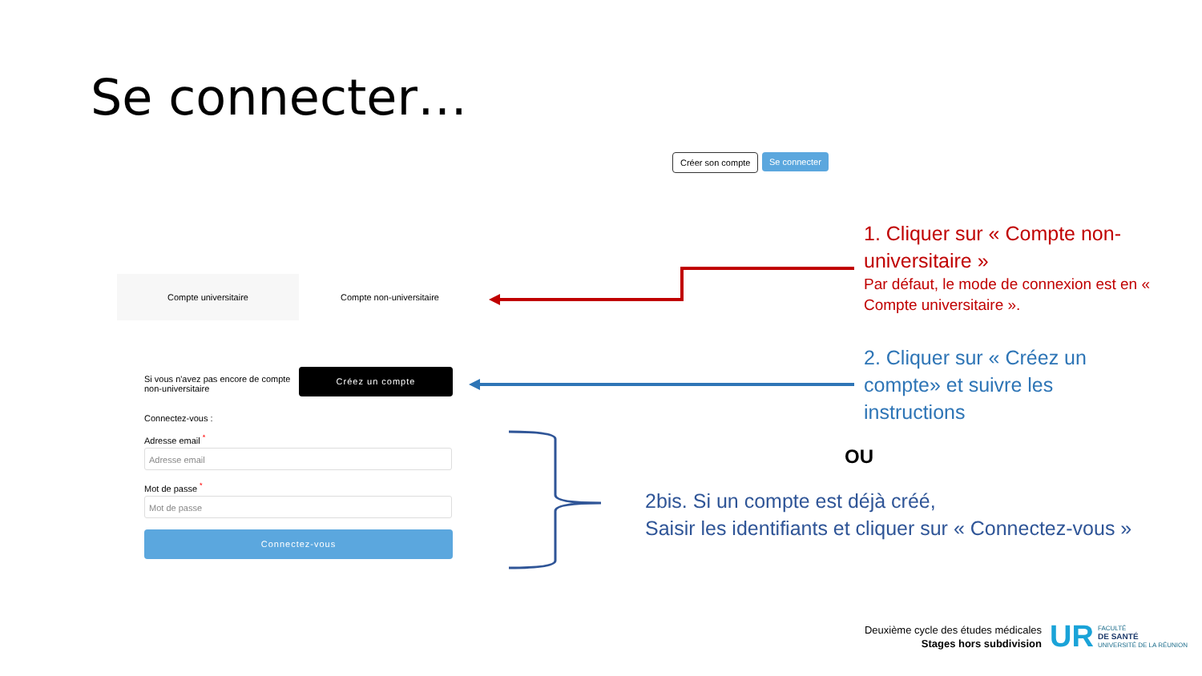Se connecter…
Créer son compte Se connecter
Compte universitaire Compte non-universitaire
Si vous n'avez pas encore de compte non-universitaire
Créez un compte
Connectez-vous :
Adresse email <sup>*</sup>
Adresse email
Mot de passe <sup>*</sup>
Mot de passe
Connectez-vous
1. Cliquer sur « Compte non-universitaire »
Par défaut, le mode de connexion est en « Compte universitaire ».
2. Cliquer sur « Créez un compte» et suivre les instructions
OU
2bis. Si un compte est déjà créé,
Saisir les identifiants et cliquer sur « Connectez-vous »
Deuxième cycle des études médicales
Stages hors subdivision
UR
FACULTÉ
DE SANTÉ
UNIVERSITÉ DE LA RÉUNION